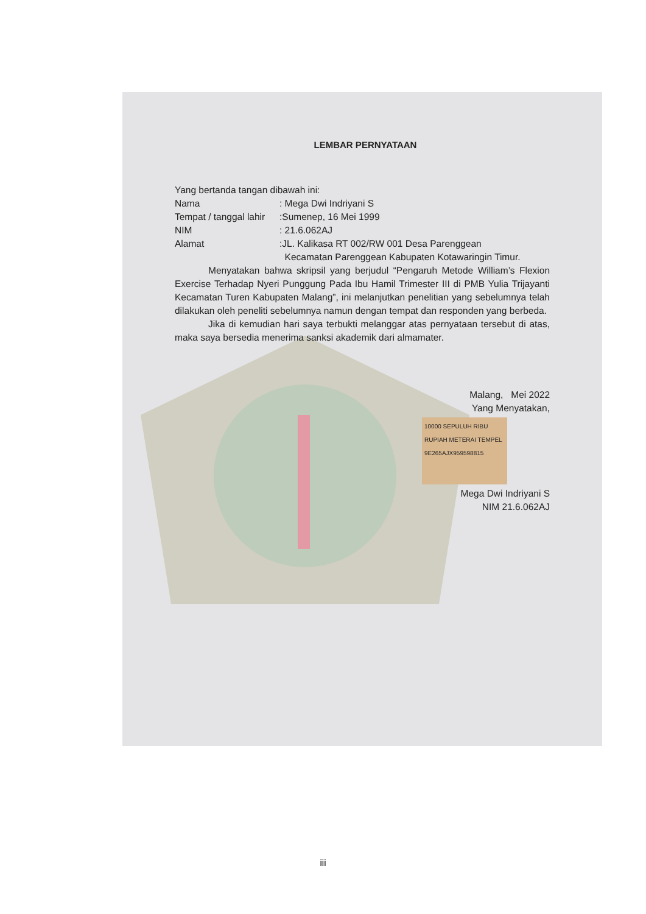LEMBAR PERNYATAAN
Yang bertanda tangan dibawah ini:
Nama: Mega Dwi Indriyani S
Tempat / tanggal lahir:Sumenep, 16 Mei 1999
NIM: 21.6.062AJ
Alamat:JL. Kalikasa RT 002/RW 001 Desa Parenggean
Kecamatan Parenggean Kabupaten Kotawaringin Timur.
Menyatakan bahwa skripsil yang berjudul “Pengaruh Metode William’s Flexion Exercise Terhadap Nyeri Punggung Pada Ibu Hamil Trimester III di PMB Yulia Trijayanti Kecamatan Turen Kabupaten Malang”, ini melanjutkan penelitian yang sebelumnya telah dilakukan oleh peneliti sebelumnya namun dengan tempat dan responden yang berbeda.
Jika di kemudian hari saya terbukti melanggar atas pernyataan tersebut di atas, maka saya bersedia menerima sanksi akademik dari almamater.
Malang, Mei 2022
Yang Menyatakan,
10000 SEPULUH RIBU RUPIAH METERAI TEMPEL 9E265AJX959598815
Mega Dwi Indriyani S
NIM 21.6.062AJ
iii